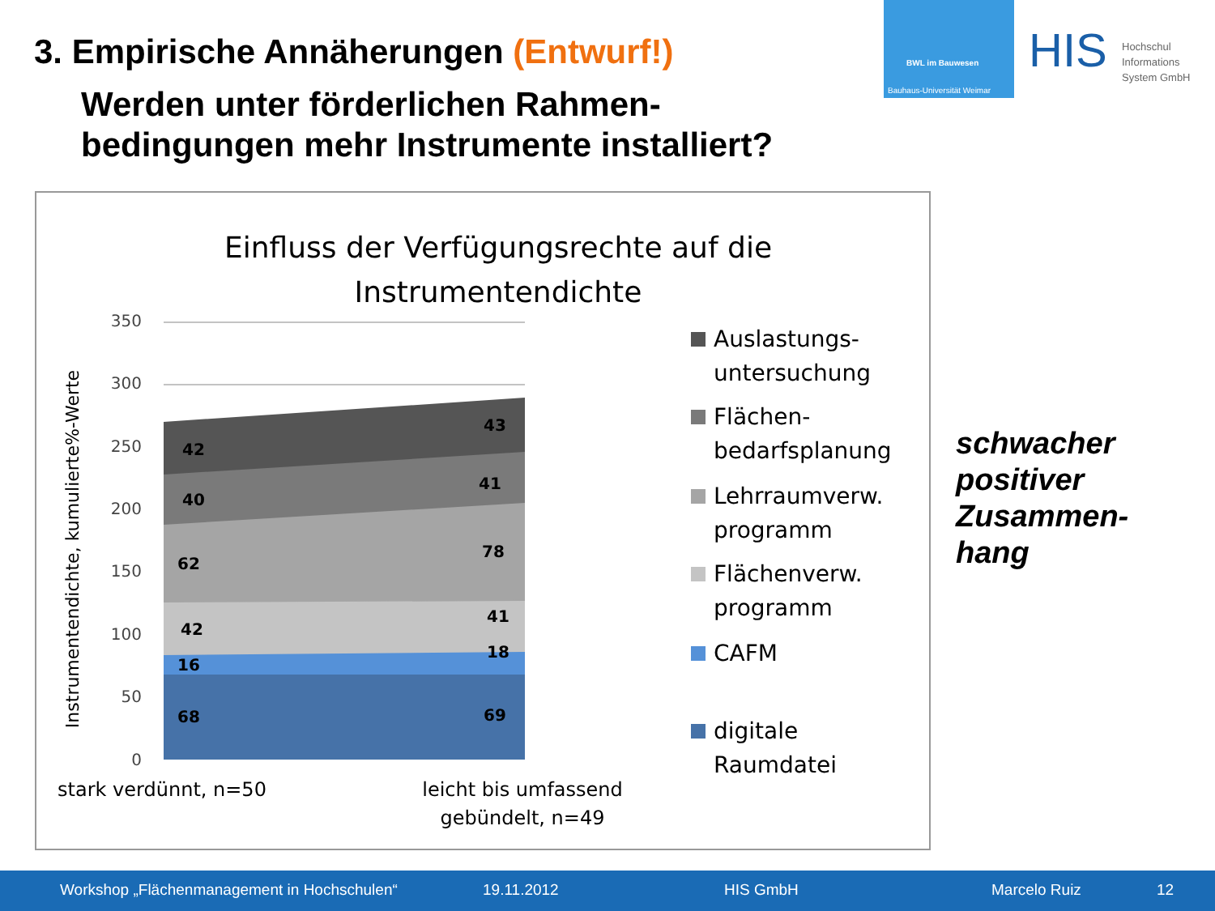3. Empirische Annäherungen (Entwurf!)
Werden unter förderlichen Rahmen-
bedingungen mehr Instrumente installiert?
BWL im Bauwesen
Bauhaus-Universität Weimar
HIS
Hochschul
Informations
System GmbH
Einfluss der Verfügungsrechte auf die
Instrumentendichte
350
300
250
200
150
100
50
0
Instrumentendichte, kumulierte%-Werte
42
40
62
42
16
68
43
41
78
41
18
69
stark verdünnt, n=50
leicht bis umfassend
gebündelt, n=49
Auslastungs-
untersuchung
Flächen-
bedarfsplanung
Lehrraumverw.
programm
Flächenverw.
programm
CAFM
digitale
Raumdatei
schwacher
positiver
Zusammen-
hang
Workshop „Flächenmanagement in Hochschulen“19.11.2012 HIS GmbH Marcelo Ruiz 12